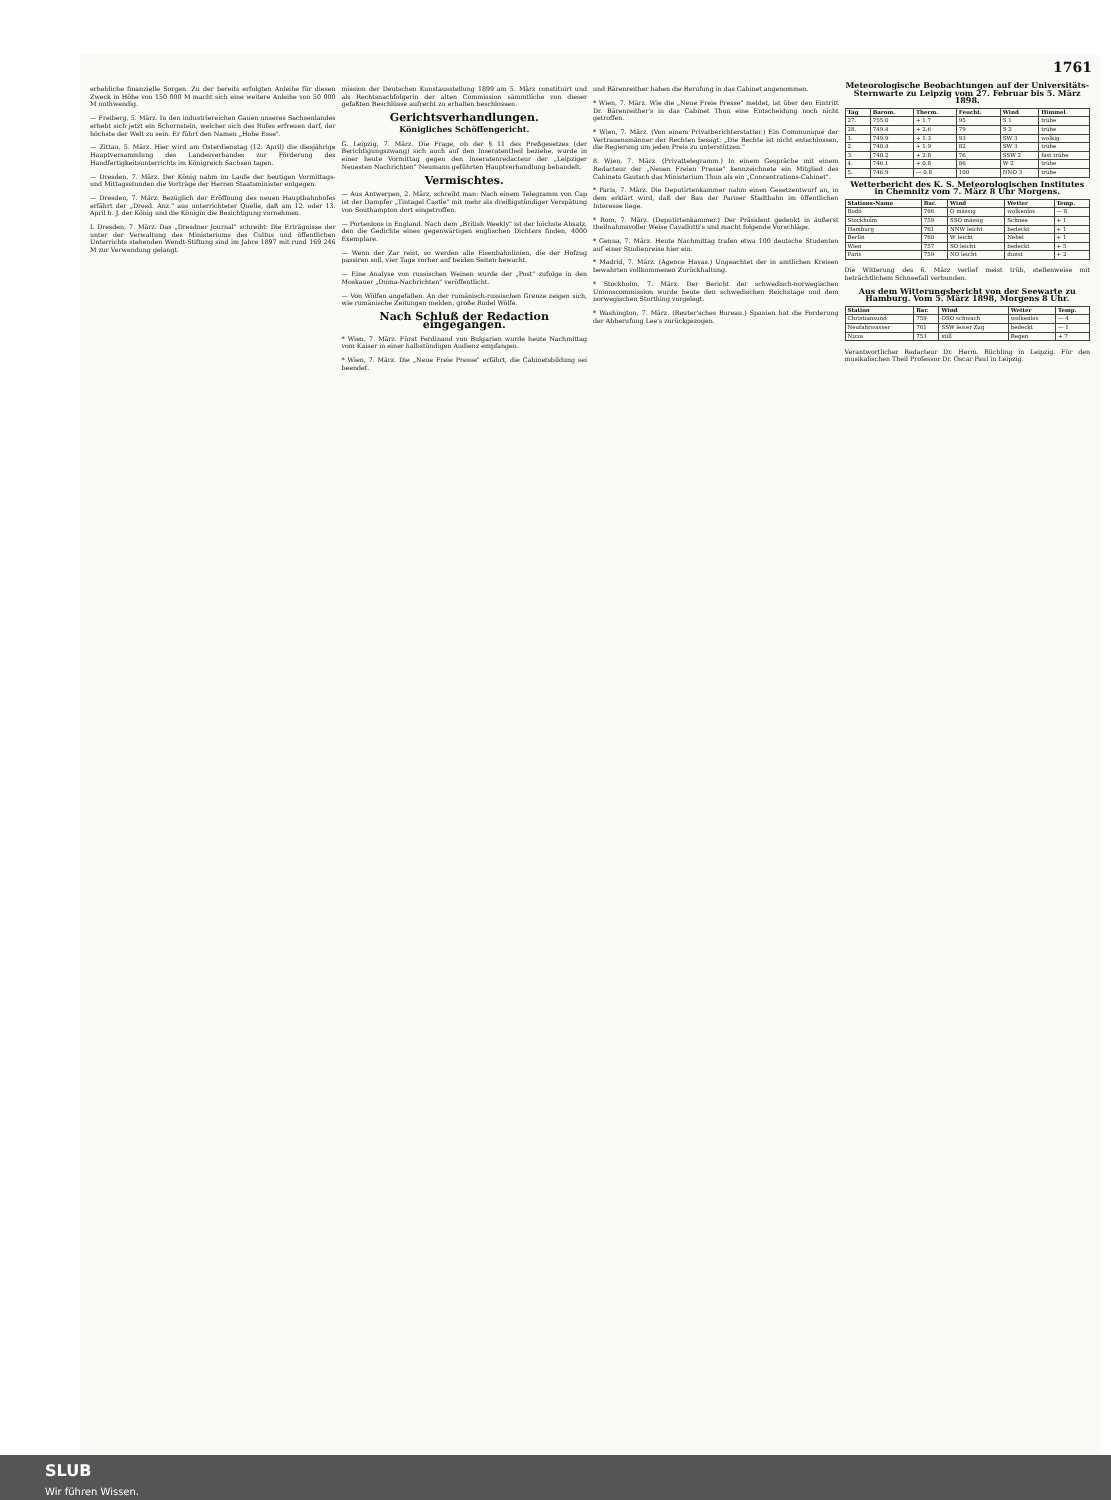1761
erhebliche finanzielle Sorgen. Zu der bereits erfolgten Anleihe für diesen Zweck in Höhe von 150 000 M macht sich eine weitere Anleihe von 50 000 M nothwendig.
— Freiberg, 5. März. In den industriereichen Gauen unseres Sachsenlandes erhebt sich jetzt ein Schornstein, welcher sich des Rufes erfreuen darf, der höchste der Welt zu sein. Er führt den Namen „Hohe Esse".
— Zittau, 5. März. Hier wird am Osterdienstag (12. April) die diesjährige Hauptversammlung des Landesverbandes zur Förderung des Handfertigkeitsunterrichts im Königreich Sachsen tagen.
— Dresden, 7. März. Der König nahm im Laufe der heutigen Vormittags- und Mittagsstunden die Vorträge der Herren Staatsminister entgegen.
— Dresden, 7. März. Bezüglich der Eröffnung des neuen Hauptbahnhofes erfährt der „Dresd. Anz." aus unterrichteter Quelle, daß am 12. oder 13. April b. J. der König und die Königin die Besichtigung vornehmen.
L Dresden, 7. März. Das „Dresdner Journal" schreibt: Die Erträgnisse der unter der Verwaltung des Ministeriums des Cultus und öffentlichen Unterrichts stehenden Wendt-Stiftung sind im Jahre 1897 mit rund 169 246 M zur Verwendung gelangt.
mission der Deutschen Kunstausstellung 1899 am 5. März constituirt und als Rechtsnachfolgerin der alten Commission sämmtliche von dieser gefaßten Beschlüsse aufrecht zu erhalten beschlossen.
Gerichtsverhandlungen.
Königliches Schöffengericht.
G. Leipzig, 7. März. Die Frage, ob der § 11 des Preßgesetzes (der Berichtigungszwang) sich auch auf den Inseratentheil beziehe, wurde in einer heute Vormittag gegen den Inseratenredacteur der „Leipziger Neuesten Nachrichten" Neumann geführten Hauptverhandlung behandelt.
Vermischtes.
— Aus Antwerpen, 2. März, schreibt man: Nach einem Telegramm von Cap ist der Dampfer „Tintagel Castle" mit mehr als dreißigstündiger Verspätung von Southampton dort eingetroffen.
— Portenloos in England. Nach dem „British Weekly" ist der höchste Absatz, den die Gedichte eines gegenwärtigen englischen Dichters finden, 4000 Exemplare.
— Wenn der Zar reist, so werden alle Eisenbahnlinien, die der Hofzug passiren soll, vier Tage vorher auf beiden Seiten bewacht.
— Eine Analyse von russischen Weinen wurde der „Post" zufolge in den Moskauer „Duma-Nachrichten" veröffentlicht.
— Von Wölfen angefallen. An der rumänisch-russischen Grenze zeigen sich, wie rumänische Zeitungen melden, große Rudel Wölfe.
Nach Schluß der Redaction eingegangen.
* Wien, 7. März. Fürst Ferdinand von Bulgarien wurde heute Nachmittag vom Kaiser in einer halbstündigen Audienz empfangen.
* Wien, 7. März. Die „Neue Freie Presse" erfährt, die Cabinetsbildung sei beendet.
und Bärenreither haben die Berufung in das Cabinet angenommen.
* Wien, 7. März. Wie die „Neue Freie Presse" meldet, ist über den Eintritt Dr. Bärenreither's in das Cabinet Thun eine Entscheidung noch nicht getroffen.
* Wien, 7. März. (Von einem Privatberichterstatter.) Ein Communiqué der Vertrauensmänner der Rechten besagt: „Die Rechte ist nicht entschlossen, die Regierung um jeden Preis zu unterstützen."
8. Wien, 7. März. (Privattelegramm.) In einem Gespräche mit einem Redacteur der „Neuen Freien Presse" kennzeichnete ein Mitglied des Cabinets Gautsch das Ministerium Thun als ein „Concentrations-Cabinet".
* Paris, 7. März. Die Deputirtenkammer nahm einen Gesetzentwurf an, in dem erklärt wird, daß der Bau der Pariser Stadtbahn im öffentlichen Interesse liege.
* Rom, 7. März. (Deputirtenkammer.) Der Präsident gedenkt in äußerst theilnahmsvoller Weise Cavallotti's und macht folgende Vorschläge.
* Genua, 7. März. Heute Nachmittag trafen etwa 100 deutsche Studenten auf einer Studienreise hier ein.
* Madrid, 7. März. (Agence Havas.) Ungeachtet der in amtlichen Kreisen bewahrten vollkommenen Zurückhaltung.
* Stockholm, 7. März. Der Bericht der schwedisch-norwegischen Unionscommission wurde heute den schwedischen Reichstage und dem norwegischen Storthing vorgelegt.
* Washington, 7. März. (Reuter'sches Bureau.) Spanien hat die Forderung der Abberufung Lee's zurückgezogen.
Meteorologische Beobachtungen auf der Universitäts-Sternwarte zu Leipzig vom 27. Februar bis 5. März 1898.
| Tag | Barom. | Therm. | Feucht. | Wind | Himmel |
| --- | --- | --- | --- | --- | --- |
| 27. | 755.0 | + 1.7 | 95 | S 1 | trübe |
| 28. | 749.4 | + 2.6 | 79 | S 2 | trübe |
| 1. | 749.9 | + 1.3 | 93 | SW 3 | wolkig |
| 2. | 740.4 | + 1.9 | 82 | SW 3 | trübe |
| 3. | 740.2 | + 2.8 | 76 | SSW 2 | fast trübe |
| 4. | 746.1 | + 0.8 | 86 | W 2 | trübe |
| 5. | 746.9 | — 0.8 | 100 | NNO 3 | trübe |
Wetterbericht des K. S. Meteorologischen Institutes in Chemnitz vom 7. März 8 Uhr Morgens.
| Stations-Name | Bar. | Wind | Wetter | Temp. |
| --- | --- | --- | --- | --- |
| Bodö | 766 | O mässig | wolkenlos | — 8 |
| Stockholm | 759 | SSO mässig | Schnee | + 1 |
| Hamburg | 761 | NNW leicht | bedeckt | + 1 |
| Berlin | 760 | W leicht | Nebel | + 1 |
| Wien | 757 | SO leicht | bedeckt | + 5 |
| Paris | 759 | NO leicht | dunst | + 2 |
Die Witterung des 6. März verlief meist trüb, stellenweise mit beträchtlichem Schneefall verbunden.
Aus dem Witterungsbericht von der Seewarte zu Hamburg. Vom 5. März 1898, Morgens 8 Uhr.
| Station | Bar. | Wind | Wetter | Temp. |
| --- | --- | --- | --- | --- |
| Christiansund | 759 | OSO schwach | wolkenlos | — 4 |
| Neufahrwasser | 761 | SSW leiser Zug | bedeckt | — 1 |
| Nizza | 753 | still | Regen | + 7 |
Verantwortlicher Redacteur Dr. Herm. Rüchling in Leipzig. Für den musikalischen Theil Professor Dr. Oscar Paul in Leipzig.
SLUB
Wir führen Wissen.